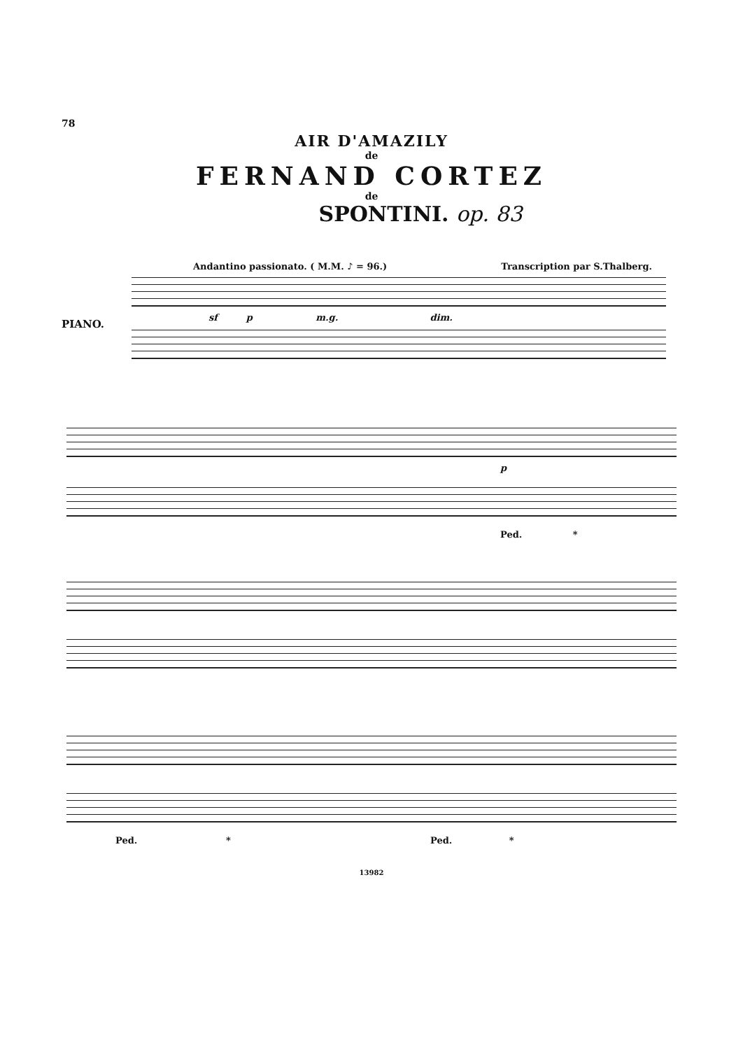78
AIR D'AMAZILY
de
FERNAND CORTEZ
de
SPONTINI. op. 83
Andantino passionato. ( M.M. ♪ = 96.) Transcription par S.Thalberg.
PIANO.
sf p m.g. dim.
p
Ped. *
Ped. * Ped. *
13982